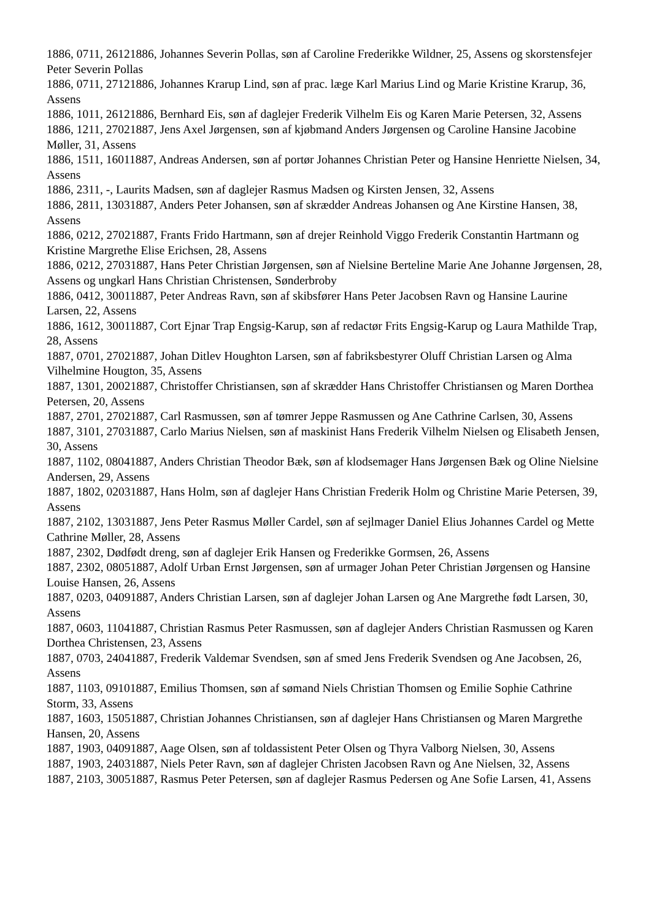1886, 0711, 26121886, Johannes Severin Pollas, søn af Caroline Frederikke Wildner, 25, Assens og skorstensfejer Peter Severin Pollas
1886, 0711, 27121886, Johannes Krarup Lind, søn af prac. læge Karl Marius Lind og Marie Kristine Krarup, 36, Assens
1886, 1011, 26121886, Bernhard Eis, søn af daglejer Frederik Vilhelm Eis og Karen Marie Petersen, 32, Assens
1886, 1211, 27021887, Jens Axel Jørgensen, søn af kjøbmand Anders Jørgensen og Caroline Hansine Jacobine Møller, 31, Assens
1886, 1511, 16011887, Andreas Andersen, søn af portør Johannes Christian Peter og Hansine Henriette Nielsen, 34, Assens
1886, 2311, -, Laurits Madsen, søn af daglejer Rasmus Madsen og Kirsten Jensen, 32, Assens
1886, 2811, 13031887, Anders Peter Johansen, søn af skrædder Andreas Johansen og Ane Kirstine Hansen, 38, Assens
1886, 0212, 27021887, Frants Frido Hartmann, søn af drejer Reinhold Viggo Frederik Constantin Hartmann og Kristine Margrethe Elise Erichsen, 28, Assens
1886, 0212, 27031887, Hans Peter Christian Jørgensen, søn af Nielsine Berteline Marie Ane Johanne Jørgensen, 28, Assens og ungkarl Hans Christian Christensen, Sønderbroby
1886, 0412, 30011887, Peter Andreas Ravn, søn af skibsfører Hans Peter Jacobsen Ravn og Hansine Laurine Larsen, 22, Assens
1886, 1612, 30011887, Cort Ejnar Trap Engsig-Karup, søn af redactør Frits Engsig-Karup og Laura Mathilde Trap, 28, Assens
1887, 0701, 27021887, Johan Ditlev Houghton Larsen, søn af fabriksbestyrer Oluff Christian Larsen og Alma Vilhelmine Hougton, 35, Assens
1887, 1301, 20021887, Christoffer Christiansen, søn af skrædder Hans Christoffer Christiansen og Maren Dorthea Petersen, 20, Assens
1887, 2701, 27021887, Carl Rasmussen, søn af tømrer Jeppe Rasmussen og Ane Cathrine Carlsen, 30, Assens
1887, 3101, 27031887, Carlo Marius Nielsen, søn af maskinist Hans Frederik Vilhelm Nielsen og Elisabeth Jensen, 30, Assens
1887, 1102, 08041887, Anders Christian Theodor Bæk, søn af klodsemager Hans Jørgensen Bæk og Oline Nielsine Andersen, 29, Assens
1887, 1802, 02031887, Hans Holm, søn af daglejer Hans Christian Frederik Holm og Christine Marie Petersen, 39, Assens
1887, 2102, 13031887, Jens Peter Rasmus Møller Cardel, søn af sejlmager Daniel Elius Johannes Cardel og Mette Cathrine Møller, 28, Assens
1887, 2302, Dødfødt dreng, søn af daglejer Erik Hansen og Frederikke Gormsen, 26, Assens
1887, 2302, 08051887, Adolf Urban Ernst Jørgensen, søn af urmager Johan Peter Christian Jørgensen og Hansine Louise Hansen, 26, Assens
1887, 0203, 04091887, Anders Christian Larsen, søn af daglejer Johan Larsen og Ane Margrethe født Larsen, 30, Assens
1887, 0603, 11041887, Christian Rasmus Peter Rasmussen, søn af daglejer Anders Christian Rasmussen og Karen Dorthea Christensen, 23, Assens
1887, 0703, 24041887, Frederik Valdemar Svendsen, søn af smed Jens Frederik Svendsen og Ane Jacobsen, 26, Assens
1887, 1103, 09101887, Emilius Thomsen, søn af sømand Niels Christian Thomsen og Emilie Sophie Cathrine Storm, 33, Assens
1887, 1603, 15051887, Christian Johannes Christiansen, søn af daglejer Hans Christiansen og Maren Margrethe Hansen, 20, Assens
1887, 1903, 04091887, Aage Olsen, søn af toldassistent Peter Olsen og Thyra Valborg Nielsen, 30, Assens
1887, 1903, 24031887, Niels Peter Ravn, søn af daglejer Christen Jacobsen Ravn og Ane Nielsen, 32, Assens
1887, 2103, 30051887, Rasmus Peter Petersen, søn af daglejer Rasmus Pedersen og Ane Sofie Larsen, 41, Assens